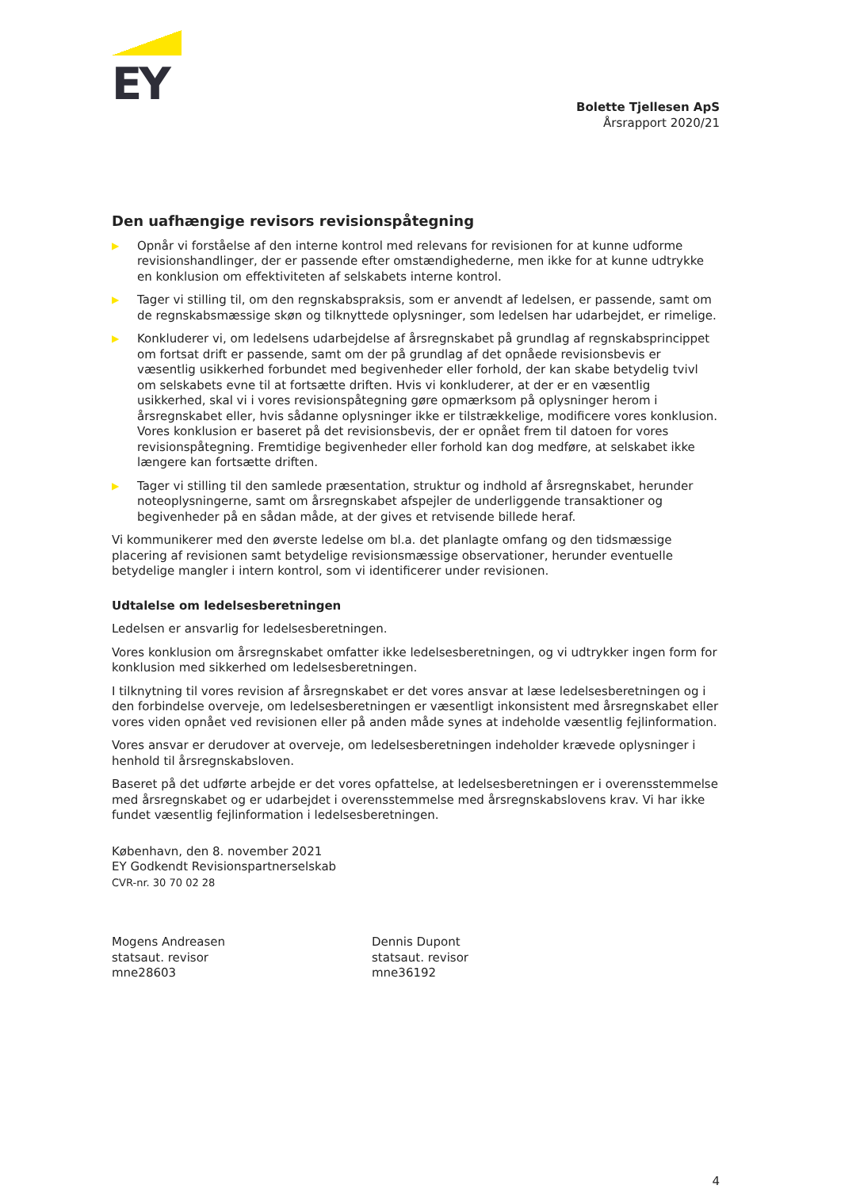EY
Bolette Tjellesen ApS
Årsrapport 2020/21
Den uafhængige revisors revisionspåtegning
▶ Opnår vi forståelse af den interne kontrol med relevans for revisionen for at kunne udforme revisionshandlinger, der er passende efter omstændighederne, men ikke for at kunne udtrykke en konklusion om effektiviteten af selskabets interne kontrol.
▶ Tager vi stilling til, om den regnskabspraksis, som er anvendt af ledelsen, er passende, samt om de regnskabsmæssige skøn og tilknyttede oplysninger, som ledelsen har udarbejdet, er rimelige.
▶ Konkluderer vi, om ledelsens udarbejdelse af årsregnskabet på grundlag af regnskabsprincippet om fortsat drift er passende, samt om der på grundlag af det opnåede revisionsbevis er væsentlig usikkerhed forbundet med begivenheder eller forhold, der kan skabe betydelig tvivl om selskabets evne til at fortsætte driften. Hvis vi konkluderer, at der er en væsentlig usikkerhed, skal vi i vores revisionspåtegning gøre opmærksom på oplysninger herom i årsregnskabet eller, hvis sådanne oplysninger ikke er tilstrækkelige, modificere vores konklusion. Vores konklusion er baseret på det revisionsbevis, der er opnået frem til datoen for vores revisionspåtegning. Fremtidige begivenheder eller forhold kan dog medføre, at selskabet ikke længere kan fortsætte driften.
▶ Tager vi stilling til den samlede præsentation, struktur og indhold af årsregnskabet, herunder noteoplysningerne, samt om årsregnskabet afspejler de underliggende transaktioner og begivenheder på en sådan måde, at der gives et retvisende billede heraf.
Vi kommunikerer med den øverste ledelse om bl.a. det planlagte omfang og den tidsmæssige placering af revisionen samt betydelige revisionsmæssige observationer, herunder eventuelle betydelige mangler i intern kontrol, som vi identificerer under revisionen.
Udtalelse om ledelsesberetningen
Ledelsen er ansvarlig for ledelsesberetningen.
Vores konklusion om årsregnskabet omfatter ikke ledelsesberetningen, og vi udtrykker ingen form for konklusion med sikkerhed om ledelsesberetningen.
I tilknytning til vores revision af årsregnskabet er det vores ansvar at læse ledelsesberetningen og i den forbindelse overveje, om ledelsesberetningen er væsentligt inkonsistent med årsregnskabet eller vores viden opnået ved revisionen eller på anden måde synes at indeholde væsentlig fejlinformation.
Vores ansvar er derudover at overveje, om ledelsesberetningen indeholder krævede oplysninger i henhold til årsregnskabsloven.
Baseret på det udførte arbejde er det vores opfattelse, at ledelsesberetningen er i overensstemmelse med årsregnskabet og er udarbejdet i overensstemmelse med årsregnskabslovens krav. Vi har ikke fundet væsentlig fejlinformation i ledelsesberetningen.
København, den 8. november 2021
EY Godkendt Revisionspartnerselskab
CVR-nr. 30 70 02 28
Mogens Andreasen
statsaut. revisor
mne28603
Dennis Dupont
statsaut. revisor
mne36192
4